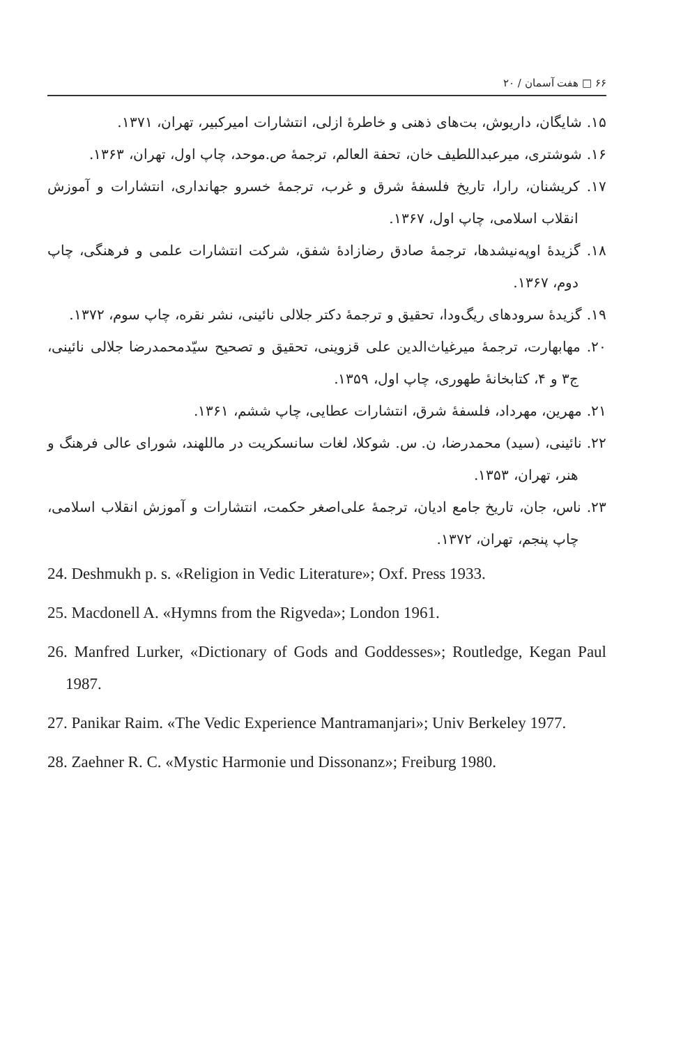۶۶ □ هفت آسمان / ۲۰
۱۵. شایگان، داریوش، بت‌های ذهنی و خاطرهٔ ازلی، انتشارات امیرکبیر، تهران، ۱۳۷۱.
۱۶. شوشتری، میرعبداللطیف خان، تحفة العالم، ترجمهٔ ص.موحد، چاپ اول، تهران، ۱۳۶۳.
۱۷. کریشنان، رارا، تاریخ فلسفهٔ شرق و غرب، ترجمهٔ خسرو جهانداری، انتشارات و آموزش انقلاب اسلامی، چاپ اول، ۱۳۶۷.
۱۸. گزیدهٔ اوپه‌نیشدها، ترجمهٔ صادق رضازادهٔ شفق، شرکت انتشارات علمی و فرهنگی، چاپ دوم، ۱۳۶۷.
۱۹. گزیدهٔ سرودهای ریگ‌ودا، تحقیق و ترجمهٔ دکتر جلالی نائینی، نشر نقره، چاپ سوم، ۱۳۷۲.
۲۰. مهابهارت، ترجمهٔ میرغیاث‌الدین علی قزوینی، تحقیق و تصحیح سیّدمحمدرضا جلالی نائینی، ج۳ و ۴، کتابخانهٔ طهوری، چاپ اول، ۱۳۵۹.
۲۱. مهرین، مهرداد، فلسفهٔ شرق، انتشارات عطایی، چاپ ششم، ۱۳۶۱.
۲۲. نائینی، (سید) محمدرضا، ن. س. شوکلا، لغات سانسکریت در ماللهند، شورای عالی فرهنگ و هنر، تهران، ۱۳۵۳.
۲۳. ناس، جان، تاریخ جامع ادیان، ترجمهٔ علی‌اصغر حکمت، انتشارات و آموزش انقلاب اسلامی، چاپ پنجم، تهران، ۱۳۷۲.
24. Deshmukh p. s. «Religion in Vedic Literature»; Oxf. Press 1933.
25. Macdonell A. «Hymns from the Rigveda»; London 1961.
26. Manfred Lurker, «Dictionary of Gods and Goddesses»; Routledge, Kegan Paul 1987.
27. Panikar Raim. «The Vedic Experience Mantramanjari»; Univ Berkeley 1977.
28. Zaehner R. C. «Mystic Harmonie und Dissonanz»; Freiburg 1980.